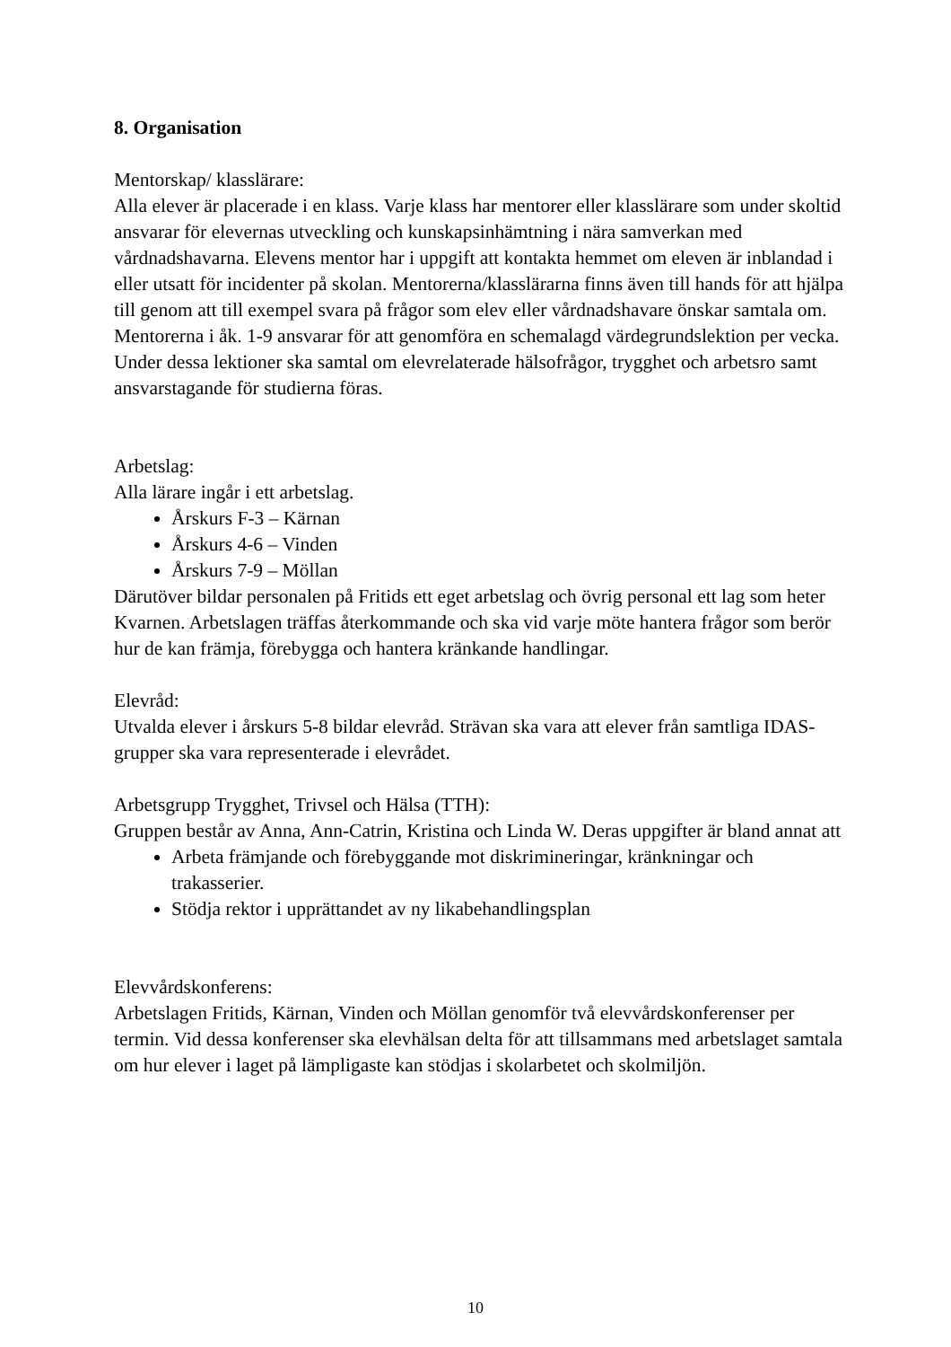8. Organisation
Mentorskap/ klasslärare:
Alla elever är placerade i en klass. Varje klass har mentorer eller klasslärare som under skoltid ansvarar för elevernas utveckling och kunskapsinhämtning i nära samverkan med vårdnadshavarna. Elevens mentor har i uppgift att kontakta hemmet om eleven är inblandad i eller utsatt för incidenter på skolan. Mentorerna/klasslärarna finns även till hands för att hjälpa till genom att till exempel svara på frågor som elev eller vårdnadshavare önskar samtala om. Mentorerna i åk. 1-9 ansvarar för att genomföra en schemalagd värdegrundslektion per vecka. Under dessa lektioner ska samtal om elevrelaterade hälsofrågor, trygghet och arbetsro samt ansvarstagande för studierna föras.
Arbetslag:
Alla lärare ingår i ett arbetslag.
Årskurs F-3 – Kärnan
Årskurs 4-6 – Vinden
Årskurs 7-9 – Möllan
Därutöver bildar personalen på Fritids ett eget arbetslag och övrig personal ett lag som heter Kvarnen. Arbetslagen träffas återkommande och ska vid varje möte hantera frågor som berör hur de kan främja, förebygga och hantera kränkande handlingar.
Elevråd:
Utvalda elever i årskurs 5-8 bildar elevråd. Strävan ska vara att elever från samtliga IDAS-grupper ska vara representerade i elevrådet.
Arbetsgrupp Trygghet, Trivsel och Hälsa (TTH):
Gruppen består av Anna, Ann-Catrin, Kristina och Linda W. Deras uppgifter är bland annat att
Arbeta främjande och förebyggande mot diskrimineringar, kränkningar och trakasserier.
Stödja rektor i upprättandet av ny likabehandlingsplan
Elevvårdskonferens:
Arbetslagen Fritids, Kärnan, Vinden och Möllan genomför två elevvårdskonferenser per termin. Vid dessa konferenser ska elevhälsan delta för att tillsammans med arbetslaget samtala om hur elever i laget på lämpligaste kan stödjas i skolarbetet och skolmiljön.
10